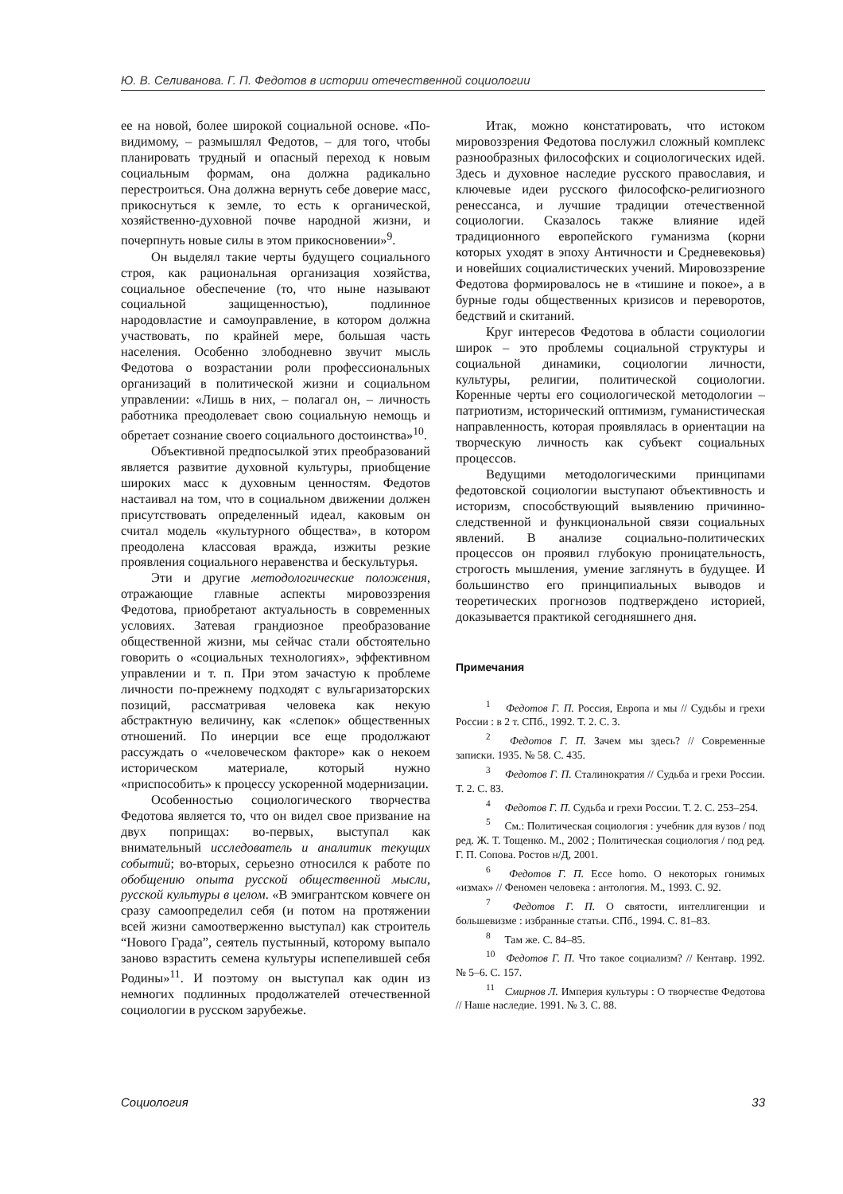Ю. В. Селиванова. Г. П. Федотов в истории отечественной социологии
ее на новой, более широкой социальной основе. «По-видимому, – размышлял Федотов, – для того, чтобы планировать трудный и опасный переход к новым социальным формам, она должна радикально перестроиться. Она должна вернуть себе доверие масс, прикоснуться к земле, то есть к органической, хозяйственно-духовной почве народной жизни, и почерпнуть новые силы в этом прикосновении»<sup>9</sup>.
Он выделял такие черты будущего социального строя, как рациональная организация хозяйства, социальное обеспечение (то, что ныне называют социальной защищенностью), подлинное народовластие и самоуправление, в котором должна участвовать, по крайней мере, большая часть населения. Особенно злободневно звучит мысль Федотова о возрастании роли профессиональных организаций в политической жизни и социальном управлении: «Лишь в них, – полагал он, – личность работника преодолевает свою социальную немощь и обретает сознание своего социального достоинства»<sup>10</sup>.
Объективной предпосылкой этих преобразований является развитие духовной культуры, приобщение широких масс к духовным ценностям. Федотов настаивал на том, что в социальном движении должен присутствовать определенный идеал, каковым он считал модель «культурного общества», в котором преодолена классовая вражда, изжиты резкие проявления социального неравенства и бескультурья.
Эти и другие методологические положения, отражающие главные аспекты мировоззрения Федотова, приобретают актуальность в современных условиях. Затевая грандиозное преобразование общественной жизни, мы сейчас стали обстоятельно говорить о «социальных технологиях», эффективном управлении и т. п. При этом зачастую к проблеме личности по-прежнему подходят с вульгаризаторских позиций, рассматривая человека как некую абстрактную величину, как «слепок» общественных отношений. По инерции все еще продолжают рассуждать о «человеческом факторе» как о некоем историческом материале, который нужно «приспособить» к процессу ускоренной модернизации.
Особенностью социологического творчества Федотова является то, что он видел свое призвание на двух поприщах: во-первых, выступал как внимательный исследователь и аналитик текущих событий; во-вторых, серьезно относился к работе по обобщению опыта русской общественной мысли, русской культуры в целом. «В эмигрантском ковчеге он сразу самоопределил себя (и потом на протяжении всей жизни самоотверженно выступал) как строитель “Нового Града”, сеятель пустынный, которому выпало заново взрастить семена культуры испепелившей себя Родины»<sup>11</sup>. И поэтому он выступал как один из немногих подлинных продолжателей отечественной социологии в русском зарубежье.
Итак, можно констатировать, что истоком мировоззрения Федотова послужил сложный комплекс разнообразных философских и социологических идей. Здесь и духовное наследие русского православия, и ключевые идеи русского философско-религиозного ренессанса, и лучшие традиции отечественной социологии. Сказалось также влияние идей традиционного европейского гуманизма (корни которых уходят в эпоху Античности и Средневековья) и новейших социалистических учений. Мировоззрение Федотова формировалось не в «тишине и покое», а в бурные годы общественных кризисов и переворотов, бедствий и скитаний.
Круг интересов Федотова в области социологии широк – это проблемы социальной структуры и социальной динамики, социологии личности, культуры, религии, политической социологии. Коренные черты его социологической методологии – патриотизм, исторический оптимизм, гуманистическая направленность, которая проявлялась в ориентации на творческую личность как субъект социальных процессов.
Ведущими методологическими принципами федотовской социологии выступают объективность и историзм, способствующий выявлению причинно-следственной и функциональной связи социальных явлений. В анализе социально-политических процессов он проявил глубокую проницательность, строгость мышления, умение заглянуть в будущее. И большинство его принципиальных выводов и теоретических прогнозов подтверждено историей, доказывается практикой сегодняшнего дня.
Примечания
<sup>1</sup> Федотов Г. П. Россия, Европа и мы // Судьбы и грехи России : в 2 т. СПб., 1992. Т. 2. С. 3.
<sup>2</sup> Федотов Г. П. Зачем мы здесь? // Современные записки. 1935. № 58. С. 435.
<sup>3</sup> Федотов Г. П. Сталинократия // Судьба и грехи России. Т. 2. С. 83.
<sup>4</sup> Федотов Г. П. Судьба и грехи России. Т. 2. С. 253–254.
<sup>5</sup> См.: Политическая социология : учебник для вузов / под ред. Ж. Т. Тощенко. М., 2002 ; Политическая социология / под ред. Г. П. Сопова. Ростов н/Д, 2001.
<sup>6</sup> Федотов Г. П. Ecce homo. О некоторых гонимых «измах» // Феномен человека : антология. М., 1993. С. 92.
<sup>7</sup> Федотов Г. П. О святости, интеллигенции и большевизме : избранные статьи. СПб., 1994. С. 81–83.
<sup>8</sup> Там же. С. 84–85.
<sup>10</sup> Федотов Г. П. Что такое социализм? // Кентавр. 1992. № 5–6. С. 157.
<sup>11</sup> Смирнов Л. Империя культуры : О творчестве Федотова // Наше наследие. 1991. № 3. С. 88.
Социология 33